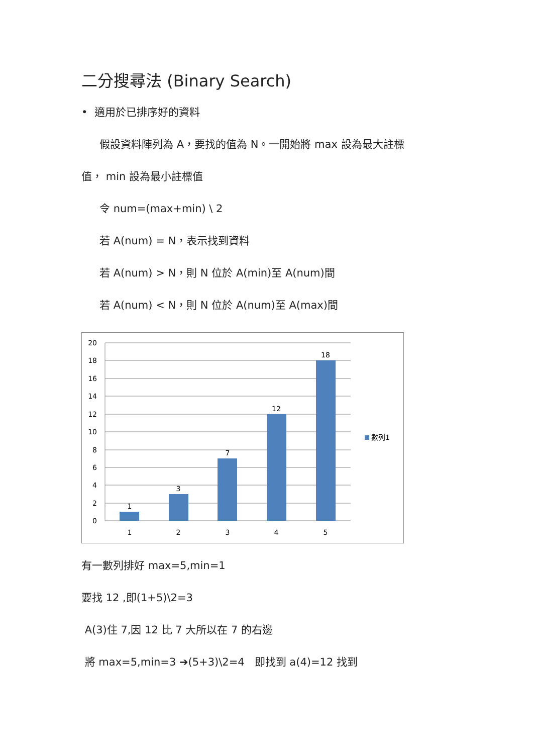二分搜尋法 (Binary Search)
• 適用於已排序好的資料
假設資料陣列為 A，要找的值為 N。一開始將 max 設為最大註標
值， min 設為最小註標值
令 num=(max+min) \ 2
若 A(num) = N，表示找到資料
若 A(num) > N，則 N 位於 A(min)至 A(num)間
若 A(num) < N，則 N 位於 A(num)至 A(max)間
20
18
16
14
12
10
8
6
4
2
0
1
3
7
12
18
1
2
3
4
5
數列1
有一數列排好 max=5,min=1
要找 12 ,即(1+5)\2=3
A(3)住 7,因 12 比 7 大所以在 7 的右邊
將 max=5,min=3 ➔(5+3)\2=4 即找到 a(4)=12 找到